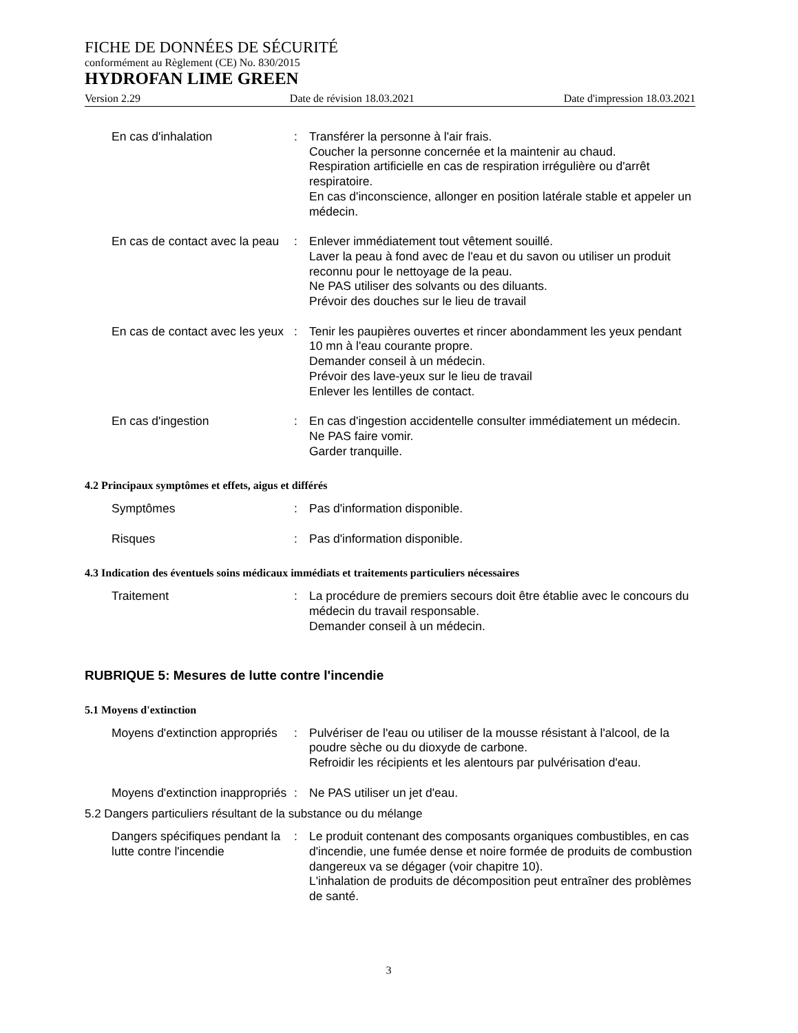FICHE DE DONNÉES DE SÉCURITÉ
conformément au Règlement (CE) No. 830/2015
HYDROFAN LIME GREEN
Version 2.29 Date de révision 18.03.2021 Date d'impression 18.03.2021
En cas d'inhalation : Transférer la personne à l'air frais.
Coucher la personne concernée et la maintenir au chaud.
Respiration artificielle en cas de respiration irrégulière ou d'arrêt respiratoire.
En cas d'inconscience, allonger en position latérale stable et appeler un médecin.
En cas de contact avec la peau
: Enlever immédiatement tout vêtement souillé.
Laver la peau à fond avec de l'eau et du savon ou utiliser un produit reconnu pour le nettoyage de la peau.
Ne PAS utiliser des solvants ou des diluants.
Prévoir des douches sur le lieu de travail
En cas de contact avec les yeux
: Tenir les paupières ouvertes et rincer abondamment les yeux pendant 10 mn à l'eau courante propre.
Demander conseil à un médecin.
Prévoir des lave-yeux sur le lieu de travail
Enlever les lentilles de contact.
En cas d'ingestion : En cas d'ingestion accidentelle consulter immédiatement un médecin.
Ne PAS faire vomir.
Garder tranquille.
4.2 Principaux symptômes et effets, aigus et différés
Symptômes : Pas d'information disponible.
Risques : Pas d'information disponible.
4.3 Indication des éventuels soins médicaux immédiats et traitements particuliers nécessaires
Traitement : La procédure de premiers secours doit être établie avec le concours du médecin du travail responsable.
Demander conseil à un médecin.
RUBRIQUE 5: Mesures de lutte contre l'incendie
5.1 Moyens d'extinction
Moyens d'extinction appropriés
: Pulvériser de l'eau ou utiliser de la mousse résistant à l'alcool, de la poudre sèche ou du dioxyde de carbone.
Refroidir les récipients et les alentours par pulvérisation d'eau.
Moyens d'extinction inappropriés
: Ne PAS utiliser un jet d'eau.
5.2 Dangers particuliers résultant de la substance ou du mélange
Dangers spécifiques pendant la lutte contre l'incendie
: Le produit contenant des composants organiques combustibles, en cas d'incendie, une fumée dense et noire formée de produits de combustion dangereux va se dégager (voir chapitre 10).
L'inhalation de produits de décomposition peut entraîner des problèmes de santé.
3